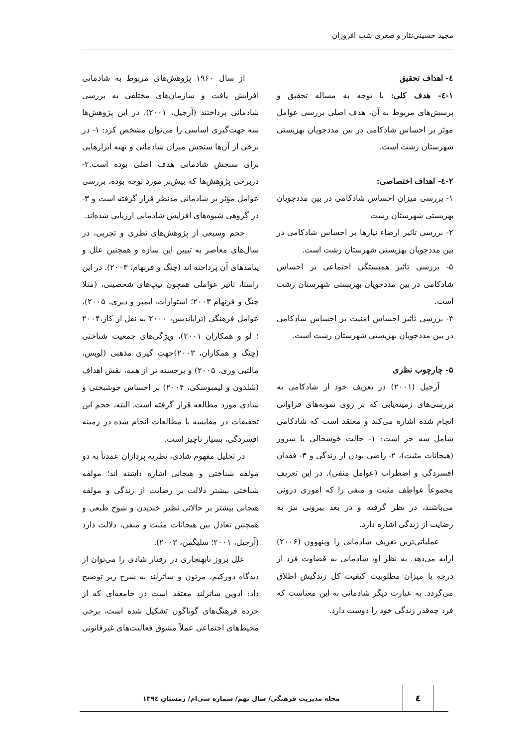مجید حسینی‌نثار و صغری شب افروزان
٤- اهداف تحقیق
١-٤- هدف کلی: با توجه به مساله تحقیق و پرسش‌های مربوط به آن، هدف اصلی بررسی عوامل موثر بر احساس شادکامی در بین مددجویان بهزیستی شهرستان رشت است.
٢-٤- اهداف اختصاصی:
۱- بررسی میزان احساس شادکامی در بین مددجویان بهزیستی شهرستان رشت
۲- بررسی تاثیر ارضاء نیازها بر احساس شادکامی در بین مددجویان بهزیستی شهرستان رشت است.
۵- بررسی تاثیر همبستگی اجتماعی بر احساس شادکامی در بین مددجویان بهزیستی شهرستان رشت است.
۴- بررسی تاثیر احساس امنیت بر احساس شادکامی در بین مددجویان بهزیستی شهرستان رشت است.
۵- چارچوب نظری
آرجیل (۲۰۰۱) در تعریف خود از شادکامی به بررسی‌های زمینه‌یابی که بر روی نمونه‌های فراوانی انجام شده اشاره می‌کند و معتقد است که شادکامی شامل سه جز است: ۱- حالت خوشحالی یا سرور (هیجانات مثبت)، ۲- راضی بودن از زندگی و ۳- فقدان افسردگی و اضطراب (عوامل منفی). در این تعریف مجموعاً عواطف مثبت و منفی را که اموری درونی می‌باشند، در نظر گرفته و در بعد بیرونی نیز به رضایت از زندگی اشاره دارد.
عملیاتی‌ترین تعریف شادمانی را وینهوون (۲۰۰۶) ارایه می‌دهد. به نظر او، شادمانی به قضاوت فرد از درجه یا میزان مطلوبیت کیفیت کل زندگیش اطلاق می‌گردد. به عبارت دیگر شادمانی به این معناست که فرد چه‌قدر زندگی خود را دوست دارد.
از سال ۱۹۶۰ پژوهش‌های مربوط به شادمانی افزایش یافت و سازمان‌های مختلفی به بررسی شادمانی پرداختند (آرجیل، ۲۰۰۱). در این پژوهش‌ها سه جهت‌گیری اساسی را می‌توان مشخص کرد: ۱- در برخی از آن‌ها سنجش میزان شادمانی و تهیه ابزارهایی برای سنجش شادمانی هدف اصلی بوده است.۲- دربرخی پژوهش‌ها که بیش‌تر مورد توجه بوده، بررسی عوامل مؤثر بر شادمانی مدنظر قرار گرفته است و ۳- در گروهی شیوه‌های افزایش شادمانی ارزیابی شده‌اند.
حجم وسیعی از پژوهش‌های نظری و تجربی، در سال‌های معاصر به تبیین این سازه و همچنین علل و پیامدهای آن پرداخته اند (چنگ و فرنهام، ۲۰۰۳). در این راستا، تاثیر عواملی همچون تیپ‌های شخصیتی، (مثلا چنگ و فرنهام ۲۰۰۳؛ استوارات، ابمیر و دیری، ۲۰۰۵)، عوامل فرهنگی (تراياندیس، ۲۰۰۰ به نفل از کار،۲۰۰۴ ؛ لو و همکاران ۲۰۰۱)، ویژگی‌های جمعیت شناختی (چنگ و همکاران، ۲۰۰۳)جهت گیری مذهبی (لویس، مالتبی وری، ۲۰۰۵) و برجسته تر از همه، نقش اهداف (شلدون و لیمبوسکی، ۲۰۰۴) بر احساس خوشبختی و شادی مورد مطالعه قرار گرفته است. البته، حجم این تحقیقات در مقایسه با مطالعات انجام شده در زمینه افسردگی، بسیار ناچیز است.
در تحلیل مفهوم شادی، نظریه پردازان عمدتاً به دو مولفه شناختی و هیجانی اشاره داشته اند؛ مولفه شناختی بیشتر دلالت بر رضایت از زندگی و مولفه هیجانی بیشتر بر حالاتی نظیر خندیدن و شوخ طبعی و همچنین تعادل بین هیجانات مثبت و منفی، دلالت دارد (آرجیل، ۲۰۰۱؛ سلیگمن، ۲۰۰۳).
علل بروز نابهنجاری در رفتار شادی را می‌توان از دیدگاه دورکیم، مرتون و ساترلند به شرح زیر توضیح داد: ادوین ساترلند معتقد است در جامعه‌ای که از خرده فرهنگ‌های گوناگون تشکیل شده است، برخی محیط‌های اجتماعی عملاً مشوق فعالیت‌های غیرقانونی
٤
مجله مدیریت فرهنگی/ سال نهم/ شماره سی‌ام/ زمستان ١٣٩٤